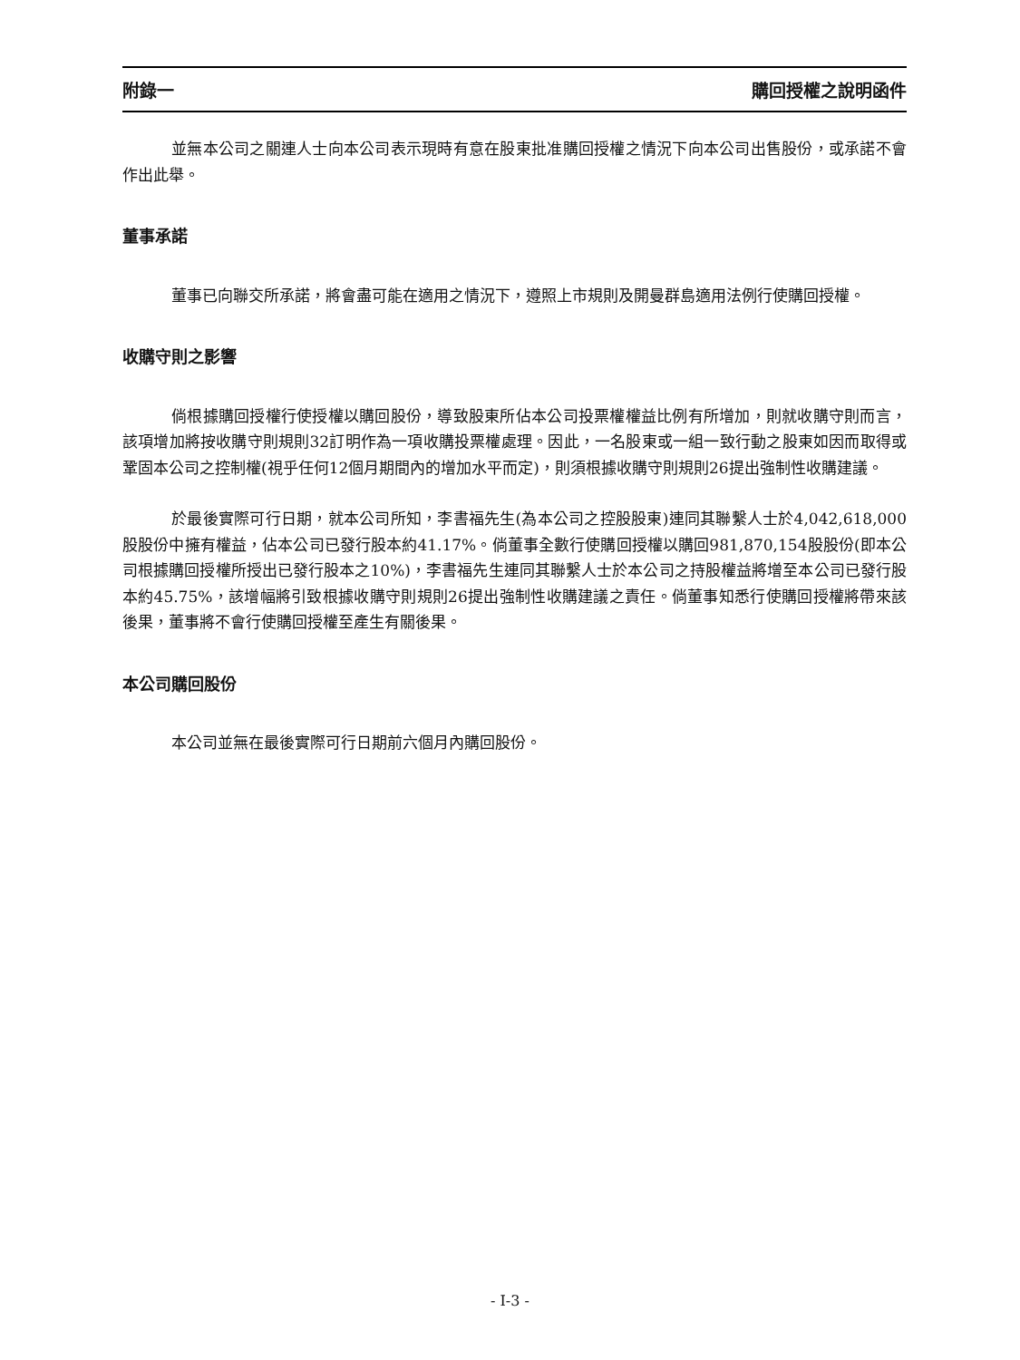附錄一 購回授權之說明函件
並無本公司之關連人士向本公司表示現時有意在股東批准購回授權之情況下向本公司出售股份，或承諾不會作出此舉。
董事承諾
董事已向聯交所承諾，將會盡可能在適用之情況下，遵照上市規則及開曼群島適用法例行使購回授權。
收購守則之影響
倘根據購回授權行使授權以購回股份，導致股東所佔本公司投票權權益比例有所增加，則就收購守則而言，該項增加將按收購守則規則32訂明作為一項收購投票權處理。因此，一名股東或一組一致行動之股東如因而取得或鞏固本公司之控制權(視乎任何12個月期間內的增加水平而定)，則須根據收購守則規則26提出強制性收購建議。
於最後實際可行日期，就本公司所知，李書福先生(為本公司之控股股東)連同其聯繫人士於4,042,618,000股股份中擁有權益，佔本公司已發行股本約41.17%。倘董事全數行使購回授權以購回981,870,154股股份(即本公司根據購回授權所授出已發行股本之10%)，李書福先生連同其聯繫人士於本公司之持股權益將增至本公司已發行股本約45.75%，該增幅將引致根據收購守則規則26提出強制性收購建議之責任。倘董事知悉行使購回授權將帶來該後果，董事將不會行使購回授權至產生有關後果。
本公司購回股份
本公司並無在最後實際可行日期前六個月內購回股份。
- I-3 -